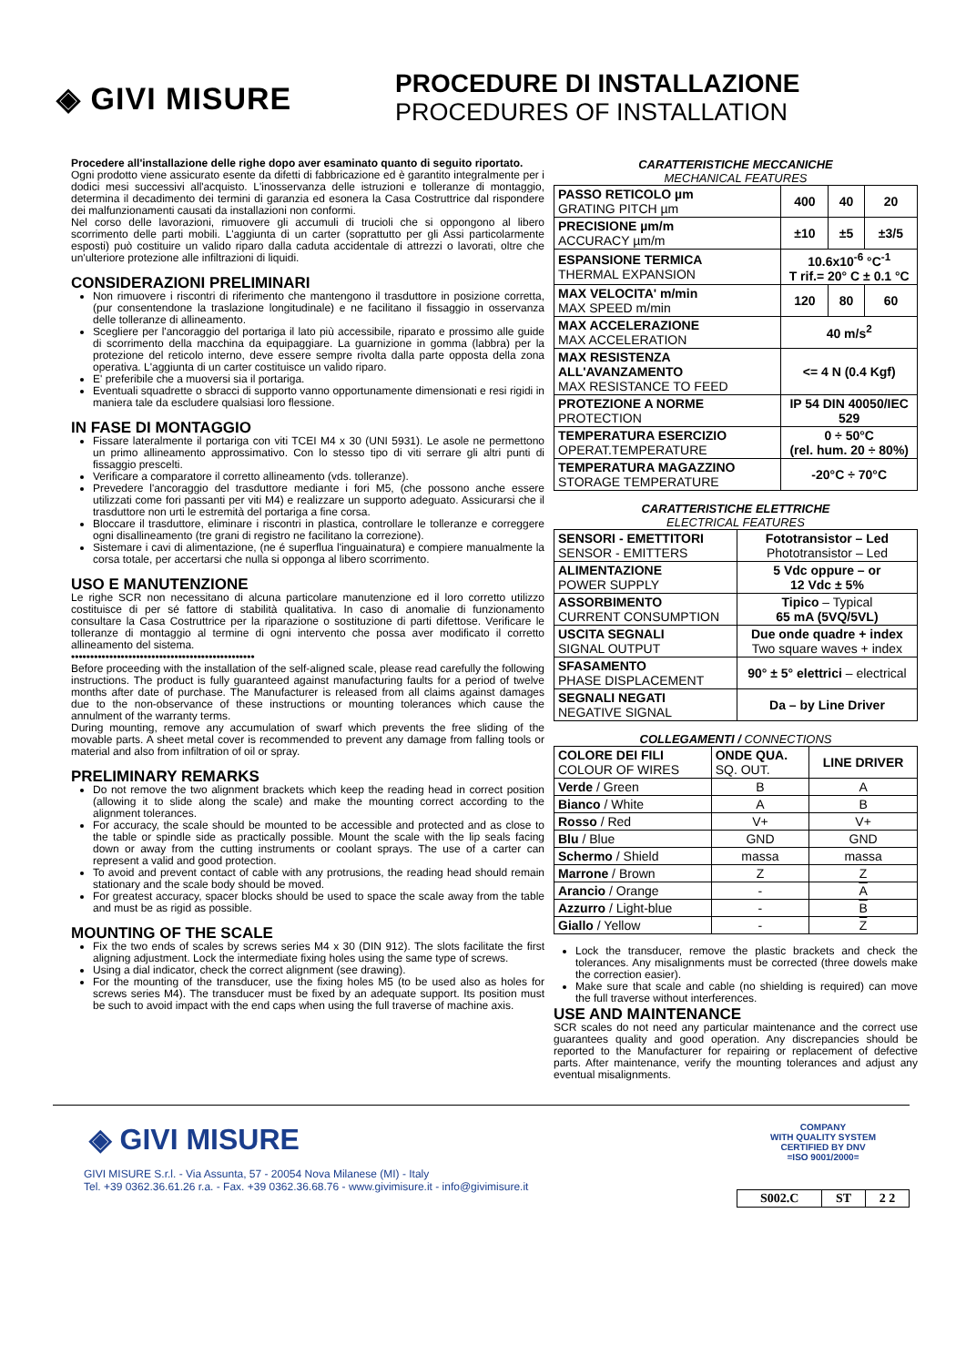◈ GIVI MISURE
PROCEDURE DI INSTALLAZIONE
PROCEDURES OF INSTALLATION
Procedere all'installazione delle righe dopo aver esaminato quanto di seguito riportato.
Ogni prodotto viene assicurato esente da difetti di fabbricazione ed è garantito integralmente per i dodici mesi successivi all'acquisto. L'inosservanza delle istruzioni e tolleranze di montaggio, determina il decadimento dei termini di garanzia ed esonera la Casa Costruttrice dal rispondere dei malfunzionamenti causati da installazioni non conformi.
Nel corso delle lavorazioni, rimuovere gli accumuli di trucioli che si oppongono al libero scorrimento delle parti mobili. L'aggiunta di un carter (soprattutto per gli Assi particolarmente esposti) può costituire un valido riparo dalla caduta accidentale di attrezzi o lavorati, oltre che un'ulteriore protezione alle infiltrazioni di liquidi.
CONSIDERAZIONI PRELIMINARI
Non rimuovere i riscontri di riferimento che mantengono il trasduttore in posizione corretta, (pur consentendone la traslazione longitudinale) e ne facilitano il fissaggio in osservanza delle tolleranze di allineamento.
Scegliere per l'ancoraggio del portariga il lato più accessibile, riparato e prossimo alle guide di scorrimento della macchina da equipaggiare. La guarnizione in gomma (labbra) per la protezione del reticolo interno, deve essere sempre rivolta dalla parte opposta della zona operativa. L'aggiunta di un carter costituisce un valido riparo.
E' preferibile che a muoversi sia il portariga.
Eventuali squadrette o sbracci di supporto vanno opportunamente dimensionati e resi rigidi in maniera tale da escludere qualsiasi loro flessione.
IN FASE DI MONTAGGIO
Fissare lateralmente il portariga con viti TCEI M4 x 30 (UNI 5931). Le asole ne permettono un primo allineamento approssimativo. Con lo stesso tipo di viti serrare gli altri punti di fissaggio prescelti.
Verificare a comparatore il corretto allineamento (vds. tolleranze).
Prevedere l'ancoraggio del trasduttore mediante i fori M5, (che possono anche essere utilizzati come fori passanti per viti M4) e realizzare un supporto adeguato. Assicurarsi che il trasduttore non urti le estremità del portariga a fine corsa.
Bloccare il trasduttore, eliminare i riscontri in plastica, controllare le tolleranze e correggere ogni disallineamento (tre grani di registro ne facilitano la correzione).
Sistemare i cavi di alimentazione, (ne é superflua l'inguainatura) e compiere manualmente la corsa totale, per accertarsi che nulla si opponga al libero scorrimento.
USO E MANUTENZIONE
Le righe SCR non necessitano di alcuna particolare manutenzione ed il loro corretto utilizzo costituisce di per sé fattore di stabilità qualitativa. In caso di anomalie di funzionamento consultare la Casa Costruttrice per la riparazione o sostituzione di parti difettose. Verificare le tolleranze di montaggio al termine di ogni intervento che possa aver modificato il corretto allineamento del sistema.
••••••••••••••••••••••••••••••••••••••••••••••••
Before proceeding with the installation of the self-aligned scale, please read carefully the following instructions. The product is fully guaranteed against manufacturing faults for a period of twelve months after date of purchase. The Manufacturer is released from all claims against damages due to the non-observance of these instructions or mounting tolerances which cause the annulment of the warranty terms.
During mounting, remove any accumulation of swarf which prevents the free sliding of the movable parts. A sheet metal cover is recommended to prevent any damage from falling tools or material and also from infiltration of oil or spray.
PRELIMINARY REMARKS
Do not remove the two alignment brackets which keep the reading head in correct position (allowing it to slide along the scale) and make the mounting correct according to the alignment tolerances.
For accuracy, the scale should be mounted to be accessible and protected and as close to the table or spindle side as practically possible. Mount the scale with the lip seals facing down or away from the cutting instruments or coolant sprays. The use of a carter can represent a valid and good protection.
To avoid and prevent contact of cable with any protrusions, the reading head should remain stationary and the scale body should be moved.
For greatest accuracy, spacer blocks should be used to space the scale away from the table and must be as rigid as possible.
MOUNTING OF THE SCALE
Fix the two ends of scales by screws series M4 x 30 (DIN 912). The slots facilitate the first aligning adjustment. Lock the intermediate fixing holes using the same type of screws.
Using a dial indicator, check the correct alignment (see drawing).
For the mounting of the transducer, use the fixing holes M5 (to be used also as holes for screws series M4). The transducer must be fixed by an adequate support. Its position must be such to avoid impact with the end caps when using the full traverse of machine axis.
CARATTERISTICHE MECCANICHE
MECHANICAL FEATURES
| PASSO RETICOLO µm GRATING PITCH µm | 400 | 40 | 20 |
| PRECISIONE µm/m ACCURACY µm/m | ±10 | ±5 | ±3/5 |
| ESPANSIONE TERMICA THERMAL EXPANSION | 10.6x10<sup>-6</sup> °C<sup>-1</sup> T rif.= 20° C ± 0.1 °C | | |
| MAX VELOCITA' m/min MAX SPEED m/min | 120 | 80 | 60 |
| MAX ACCELERAZIONE MAX ACCELERATION | 40 m/s<sup>2</sup> | | |
| MAX RESISTENZA ALL'AVANZAMENTO MAX RESISTANCE TO FEED | <= 4 N (0.4 Kgf) | | |
| PROTEZIONE A NORME PROTECTION | IP 54 DIN 40050/IEC 529 | | |
| TEMPERATURA ESERCIZIO OPERAT.TEMPERATURE | 0 ÷ 50°C (rel. hum. 20 ÷ 80%) | | |
| TEMPERATURA MAGAZZINO STORAGE TEMPERATURE | -20°C ÷ 70°C | | |
CARATTERISTICHE ELETTRICHE
ELECTRICAL FEATURES
| SENSORI - EMETTITORI SENSOR - EMITTERS | Fototransistor – Led Phototransistor – Led |
| ALIMENTAZIONE POWER SUPPLY | 5 Vdc oppure – or 12 Vdc ± 5% |
| ASSORBIMENTO CURRENT CONSUMPTION | Tipico – Typical 65 mA (5VQ/5VL) |
| USCITA SEGNALI SIGNAL OUTPUT | Due onde quadre + index Two square waves + index |
| SFASAMENTO PHASE DISPLACEMENT | 90° ± 5° elettrici – electrical |
| SEGNALI NEGATI NEGATIVE SIGNAL | Da – by Line Driver |
COLLEGAMENTI / CONNECTIONS
| COLORE DEI FILI COLOUR OF WIRES | ONDE QUA. SQ. OUT. | LINE DRIVER |
| Verde / Green | B | A |
| Bianco / White | A | B |
| Rosso / Red | V+ | V+ |
| Blu / Blue | GND | GND |
| Schermo / Shield | massa | massa |
| Marrone / Brown | Z | Z |
| Arancio / Orange | - | A |
| Azzurro / Light-blue | - | B |
| Giallo / Yellow | - | Z |
Lock the transducer, remove the plastic brackets and check the tolerances. Any misalignments must be corrected (three dowels make the correction easier).
Make sure that scale and cable (no shielding is required) can move the full traverse without interferences.
USE AND MAINTENANCE
SCR scales do not need any particular maintenance and the correct use guarantees quality and good operation. Any discrepancies should be reported to the Manufacturer for repairing or replacement of defective parts. After maintenance, verify the mounting tolerances and adjust any eventual misalignments.
◈ GIVI MISURE
GIVI MISURE S.r.l. - Via Assunta, 57 - 20054 Nova Milanese (MI) - Italy
Tel. +39 0362.36.61.26 r.a. - Fax. +39 0362.36.68.76 - www.givimisure.it - info@givimisure.it
COMPANY
WITH QUALITY SYSTEM
CERTIFIED BY DNV
=ISO 9001/2000=
| S002.C | ST | 2 2 |